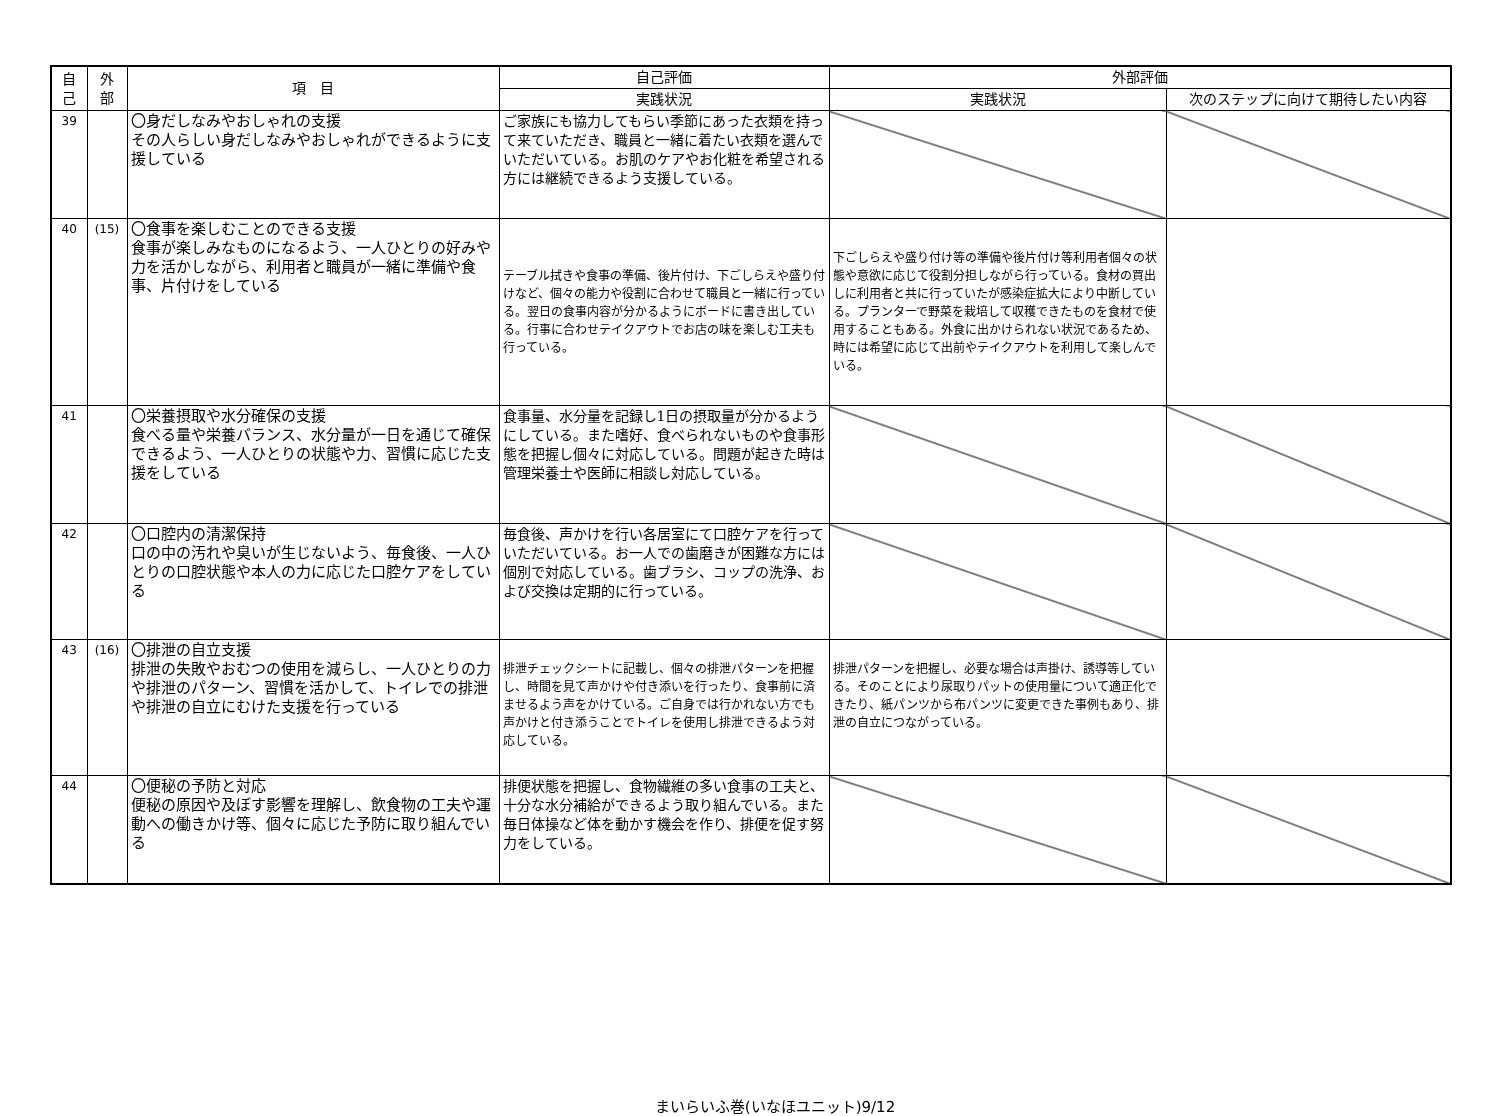| 自 己 | 外 部 | 項 目 | 自己評価 | 外部評価 | |
| --- | --- | --- | --- | --- | --- |
| | | | 実践状況 | 実践状況 | 次のステップに向けて期待したい内容 |
| 39 | | 〇身だしなみやおしゃれの支援 その人らしい身だしなみやおしゃれができるように支援している | ご家族にも協力してもらい季節にあった衣類を持って来ていただき、職員と一緒に着たい衣類を選んでいただいている。お肌のケアやお化粧を希望される方には継続できるよう支援している。 | | |
| 40 | (15) | 〇食事を楽しむことのできる支援 食事が楽しみなものになるよう、一人ひとりの好みや力を活かしながら、利用者と職員が一緒に準備や食事、片付けをしている | テーブル拭きや食事の準備、後片付け、下ごしらえや盛り付けなど、個々の能力や役割に合わせて職員と一緒に行っている。翌日の食事内容が分かるようにボードに書き出している。行事に合わせテイクアウトでお店の味を楽しむ工夫も行っている。 | 下ごしらえや盛り付け等の準備や後片付け等利用者個々の状態や意欲に応じて役割分担しながら行っている。食材の買出しに利用者と共に行っていたが感染症拡大により中断している。プランターで野菜を栽培して収穫できたものを食材で使用することもある。外食に出かけられない状況であるため、時には希望に応じて出前やテイクアウトを利用して楽しんでいる。 | |
| 41 | | 〇栄養摂取や水分確保の支援 食べる量や栄養バランス、水分量が一日を通じて確保できるよう、一人ひとりの状態や力、習慣に応じた支援をしている | 食事量、水分量を記録し1日の摂取量が分かるようにしている。また嗜好、食べられないものや食事形態を把握し個々に対応している。問題が起きた時は管理栄養士や医師に相談し対応している。 | | |
| 42 | | 〇口腔内の清潔保持 口の中の汚れや臭いが生じないよう、毎食後、一人ひとりの口腔状態や本人の力に応じた口腔ケアをしている | 毎食後、声かけを行い各居室にて口腔ケアを行っていただいている。お一人での歯磨きが困難な方には個別で対応している。歯ブラシ、コップの洗浄、および交換は定期的に行っている。 | | |
| 43 | (16) | 〇排泄の自立支援 排泄の失敗やおむつの使用を減らし、一人ひとりの力や排泄のパターン、習慣を活かして、トイレでの排泄や排泄の自立にむけた支援を行っている | 排泄チェックシートに記載し、個々の排泄パターンを把握し、時間を見て声かけや付き添いを行ったり、食事前に済ませるよう声をかけている。ご自身では行かれない方でも声かけと付き添うことでトイレを使用し排泄できるよう対応している。 | 排泄パターンを把握し、必要な場合は声掛け、誘導等している。そのことにより尿取りパットの使用量について適正化できたり、紙パンツから布パンツに変更できた事例もあり、排泄の自立につながっている。 | |
| 44 | | 〇便秘の予防と対応 便秘の原因や及ぼす影響を理解し、飲食物の工夫や運動への働きかけ等、個々に応じた予防に取り組んでいる | 排便状態を把握し、食物繊維の多い食事の工夫と、十分な水分補給ができるよう取り組んでいる。また毎日体操など体を動かす機会を作り、排便を促す努力をしている。 | | |
まいらいふ巻(いなほユニット)9/12